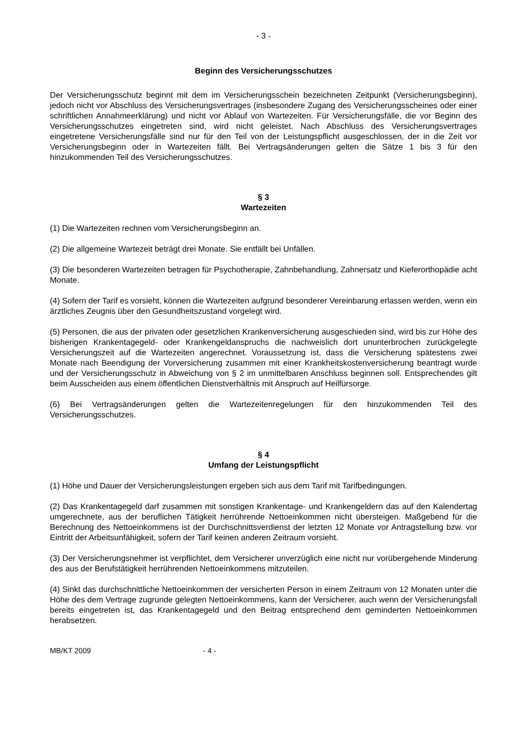- 3 -
Beginn des Versicherungsschutzes
Der Versicherungsschutz beginnt mit dem im Versicherungsschein bezeichneten Zeitpunkt (Versicherungsbeginn), jedoch nicht vor Abschluss des Versicherungsvertrages (insbesondere Zugang des Versicherungsscheines oder einer schriftlichen Annahmeerklärung) und nicht vor Ablauf von Wartezeiten. Für Versicherungsfälle, die vor Beginn des Versicherungsschutzes eingetreten sind, wird nicht geleistet. Nach Abschluss des Versicherungsvertrages eingetretene Versicherungsfälle sind nur für den Teil von der Leistungspflicht ausgeschlossen, der in die Zeit vor Versicherungsbeginn oder in Wartezeiten fällt. Bei Vertragsänderungen gelten die Sätze 1 bis 3 für den hinzukommenden Teil des Versicherungsschutzes.
§ 3
Wartezeiten
(1) Die Wartezeiten rechnen vom Versicherungsbeginn an.
(2) Die allgemeine Wartezeit beträgt drei Monate. Sie entfällt bei Unfällen.
(3) Die besonderen Wartezeiten betragen für Psychotherapie, Zahnbehandlung, Zahnersatz und Kieferorthopädie acht Monate.
(4) Sofern der Tarif es vorsieht, können die Wartezeiten aufgrund besonderer Vereinbarung erlassen werden, wenn ein ärztliches Zeugnis über den Gesundheitszustand vorgelegt wird.
(5) Personen, die aus der privaten oder gesetzlichen Krankenversicherung ausgeschieden sind, wird bis zur Höhe des bisherigen Krankentagegeld- oder Krankengeldanspruchs die nachweislich dort ununterbrochen zurückgelegte Versicherungszeit auf die Wartezeiten angerechnet. Voraussetzung ist, dass die Versicherung spätestens zwei Monate nach Beendigung der Vorversicherung zusammen mit einer Krankheitskostenversicherung beantragt wurde und der Versicherungsschutz in Abweichung von § 2 im unmittelbaren Anschluss beginnen soll. Entsprechendes gilt beim Ausscheiden aus einem öffentlichen Dienstverhältnis mit Anspruch auf Heilfürsorge.
(6) Bei Vertragsänderungen gelten die Wartezeitenregelungen für den hinzukommenden Teil des Versicherungsschutzes.
§ 4
Umfang der Leistungspflicht
(1) Höhe und Dauer der Versicherungsleistungen ergeben sich aus dem Tarif mit Tarifbedingungen.
(2) Das Krankentagegeld darf zusammen mit sonstigen Krankentage- und Krankengeldern das auf den Kalendertag umgerechnete, aus der beruflichen Tätigkeit herrührende Nettoeinkommen nicht übersteigen. Maßgebend für die Berechnung des Nettoeinkommens ist der Durchschnittsverdienst der letzten 12 Monate vor Antragstellung bzw. vor Eintritt der Arbeitsunfähigkeit, sofern der Tarif keinen anderen Zeitraum vorsieht.
(3) Der Versicherungsnehmer ist verpflichtet, dem Versicherer unverzüglich eine nicht nur vorübergehende Minderung des aus der Berufstätigkeit herrührenden Nettoeinkommens mitzuteilen.
(4) Sinkt das durchschnittliche Nettoeinkommen der versicherten Person in einem Zeitraum von 12 Monaten unter die Höhe des dem Vertrage zugrunde gelegten Nettoeinkommens, kann der Versicherer, auch wenn der Versicherungsfall bereits eingetreten ist, das Krankentagegeld und den Beitrag entsprechend dem geminderten Nettoeinkommen herabsetzen.
MB/KT 2009 - 4 -